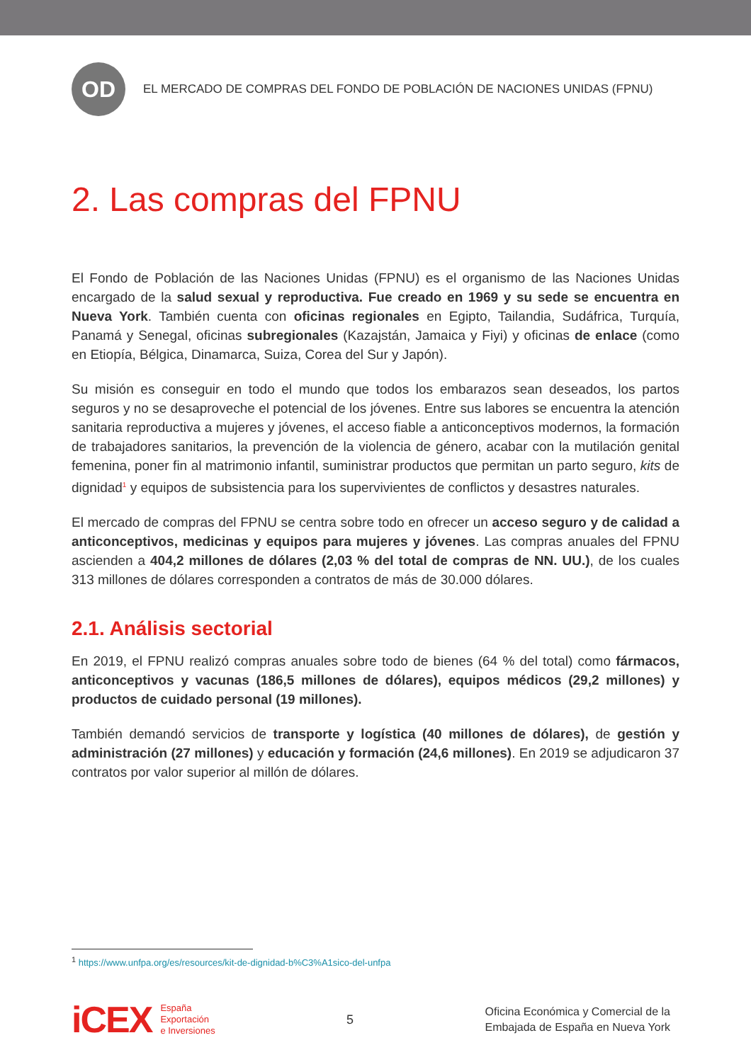OD
EL MERCADO DE COMPRAS DEL FONDO DE POBLACIÓN DE NACIONES UNIDAS (FPNU)
2. Las compras del FPNU
El Fondo de Población de las Naciones Unidas (FPNU) es el organismo de las Naciones Unidas encargado de la salud sexual y reproductiva. Fue creado en 1969 y su sede se encuentra en Nueva York. También cuenta con oficinas regionales en Egipto, Tailandia, Sudáfrica, Turquía, Panamá y Senegal, oficinas subregionales (Kazajstán, Jamaica y Fiyi) y oficinas de enlace (como en Etiopía, Bélgica, Dinamarca, Suiza, Corea del Sur y Japón).
Su misión es conseguir en todo el mundo que todos los embarazos sean deseados, los partos seguros y no se desaproveche el potencial de los jóvenes. Entre sus labores se encuentra la atención sanitaria reproductiva a mujeres y jóvenes, el acceso fiable a anticonceptivos modernos, la formación de trabajadores sanitarios, la prevención de la violencia de género, acabar con la mutilación genital femenina, poner fin al matrimonio infantil, suministrar productos que permitan un parto seguro, kits de dignidad<sup>1</sup> y equipos de subsistencia para los supervivientes de conflictos y desastres naturales.
El mercado de compras del FPNU se centra sobre todo en ofrecer un acceso seguro y de calidad a anticonceptivos, medicinas y equipos para mujeres y jóvenes. Las compras anuales del FPNU ascienden a 404,2 millones de dólares (2,03 % del total de compras de NN. UU.), de los cuales 313 millones de dólares corresponden a contratos de más de 30.000 dólares.
2.1. Análisis sectorial
En 2019, el FPNU realizó compras anuales sobre todo de bienes (64 % del total) como fármacos, anticonceptivos y vacunas (186,5 millones de dólares), equipos médicos (29,2 millones) y productos de cuidado personal (19 millones).
También demandó servicios de transporte y logística (40 millones de dólares), de gestión y administración (27 millones) y educación y formación (24,6 millones). En 2019 se adjudicaron 37 contratos por valor superior al millón de dólares.
<sup>1</sup> https://www.unfpa.org/es/resources/kit-de-dignidad-b%C3%A1sico-del-unfpa
iCEX España
Exportación
e Inversiones
5
Oficina Económica y Comercial de la
Embajada de España en Nueva York